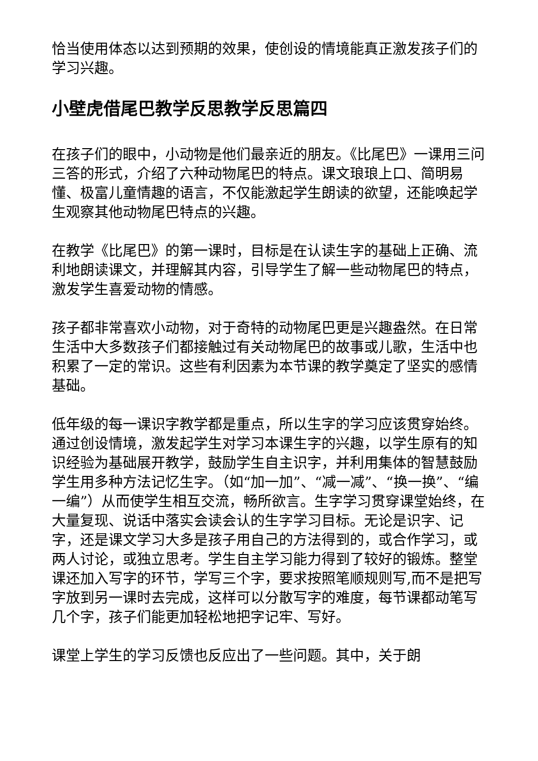恰当使用体态以达到预期的效果，使创设的情境能真正激发孩子们的学习兴趣。
小壁虎借尾巴教学反思教学反思篇四
在孩子们的眼中，小动物是他们最亲近的朋友。《比尾巴》一课用三问三答的形式，介绍了六种动物尾巴的特点。课文琅琅上口、简明易懂、极富儿童情趣的语言，不仅能激起学生朗读的欲望，还能唤起学生观察其他动物尾巴特点的兴趣。
在教学《比尾巴》的第一课时，目标是在认读生字的基础上正确、流利地朗读课文，并理解其内容，引导学生了解一些动物尾巴的特点，激发学生喜爱动物的情感。
孩子都非常喜欢小动物，对于奇特的动物尾巴更是兴趣盎然。在日常生活中大多数孩子们都接触过有关动物尾巴的故事或儿歌，生活中也积累了一定的常识。这些有利因素为本节课的教学奠定了坚实的感情基础。
低年级的每一课识字教学都是重点，所以生字的学习应该贯穿始终。通过创设情境，激发起学生对学习本课生字的兴趣，以学生原有的知识经验为基础展开教学，鼓励学生自主识字，并利用集体的智慧鼓励学生用多种方法记忆生字。（如“加一加”、“减一减”、“换一换”、“编一编”）从而使学生相互交流，畅所欲言。生字学习贯穿课堂始终，在大量复现、说话中落实会读会认的生字学习目标。无论是识字、记字，还是课文学习大多是孩子用自己的方法得到的，或合作学习，或两人讨论，或独立思考。学生自主学习能力得到了较好的锻炼。整堂课还加入写字的环节，学写三个字，要求按照笔顺规则写,而不是把写字放到另一课时去完成，这样可以分散写字的难度，每节课都动笔写几个字，孩子们能更加轻松地把字记牢、写好。
课堂上学生的学习反馈也反应出了一些问题。其中，关于朗